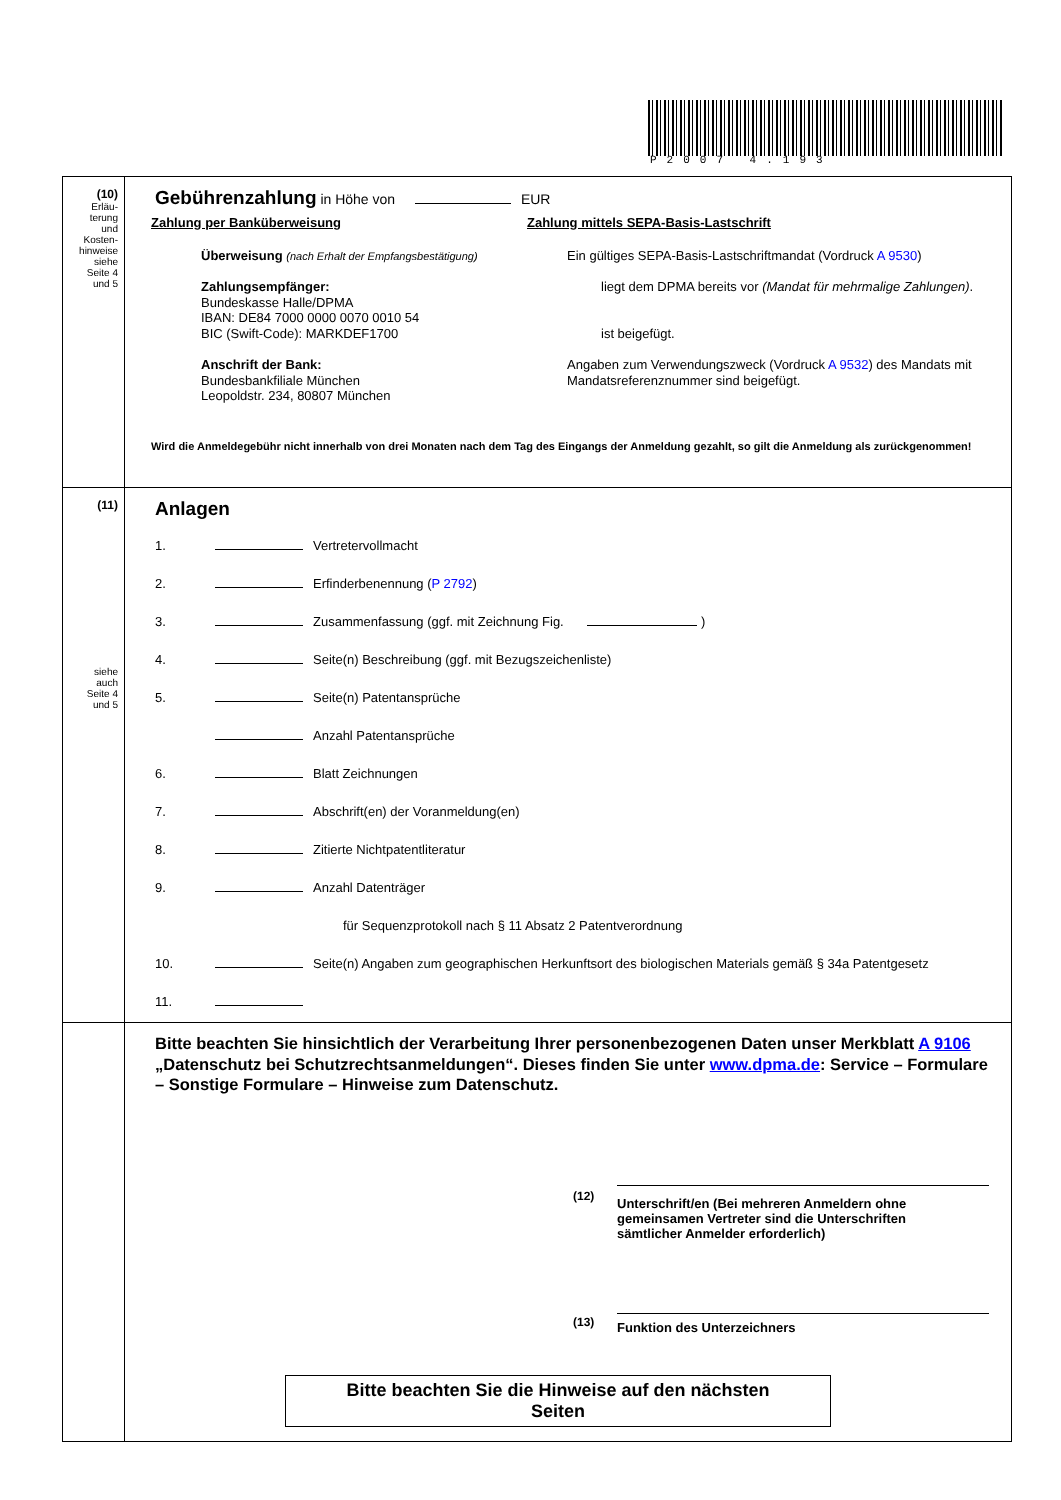P2007 4.193
(10)
Erläu-
terung
und
Kosten-
hinweise
siehe
Seite 4
und 5
Gebührenzahlung in Höhe von EUR
Zahlung per Banküberweisung Zahlung mittels SEPA-Basis-Lastschrift
Überweisung (nach Erhalt der Empfangsbestätigung)
Zahlungsempfänger:
Bundeskasse Halle/DPMA
IBAN: DE84 7000 0000 0070 0010 54
BIC (Swift-Code): MARKDEF1700
Anschrift der Bank:
Bundesbankfiliale München
Leopoldstr. 234, 80807 München
Ein gültiges SEPA-Basis-Lastschriftmandat (Vordruck A 9530)
liegt dem DPMA bereits vor (Mandat für mehrmalige Zahlungen).
ist beigefügt.
Angaben zum Verwendungszweck (Vordruck A 9532) des Mandats mit Mandatsreferenznummer sind beigefügt.
Wird die Anmeldegebühr nicht innerhalb von drei Monaten nach dem Tag des Eingangs der Anmeldung gezahlt, so gilt die Anmeldung als zurückgenommen!
(11)
siehe
auch
Seite 4
und 5
Anlagen
1. Vertretervollmacht
2. Erfinderbenennung (P 2792)
3. Zusammenfassung (ggf. mit Zeichnung Fig. )
4. Seite(n) Beschreibung (ggf. mit Bezugszeichenliste)
5. Seite(n) Patentansprüche
Anzahl Patentansprüche
6. Blatt Zeichnungen
7. Abschrift(en) der Voranmeldung(en)
8. Zitierte Nichtpatentliteratur
9. Anzahl Datenträger
für Sequenzprotokoll nach § 11 Absatz 2 Patentverordnung
10. Seite(n) Angaben zum geographischen Herkunftsort des biologischen Materials gemäß § 34a Patentgesetz
11.
Bitte beachten Sie hinsichtlich der Verarbeitung Ihrer personenbezogenen Daten unser Merkblatt A 9106 „Datenschutz bei Schutzrechtsanmeldungen“. Dieses finden Sie unter www.dpma.de: Service – Formulare – Sonstige Formulare – Hinweise zum Datenschutz.
(12)
Unterschrift/en (Bei mehreren Anmeldern ohne
gemeinsamen Vertreter sind die Unterschriften
sämtlicher Anmelder erforderlich)
(13)
Funktion des Unterzeichners
Bitte beachten Sie die Hinweise auf den nächsten
Seiten